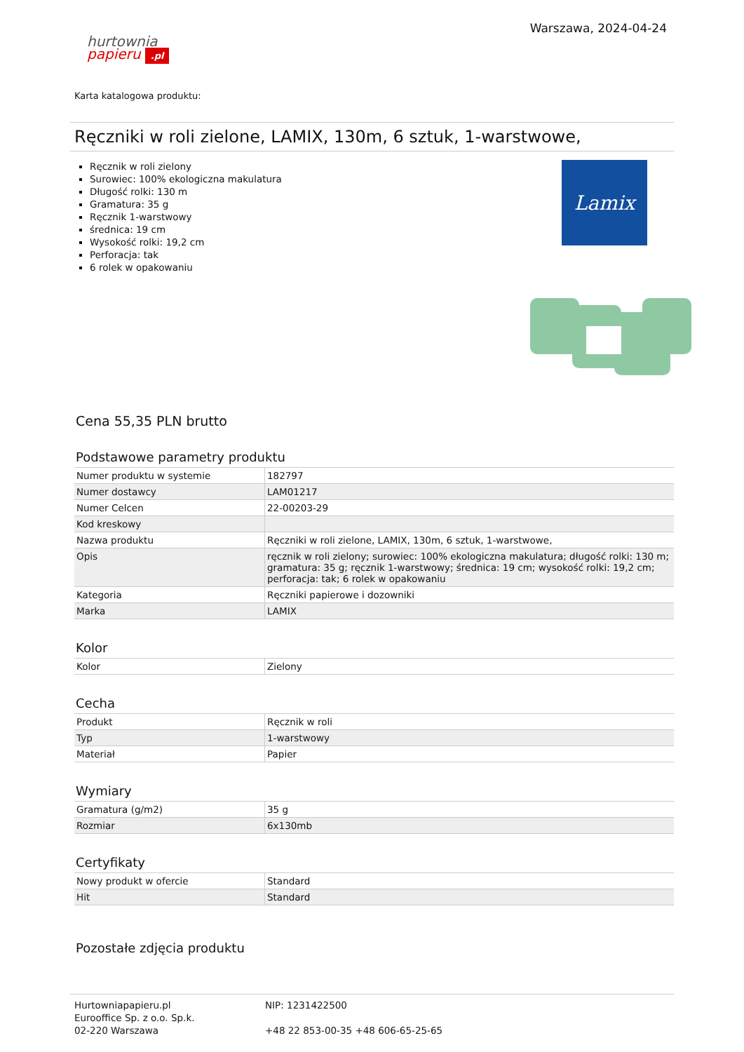hurtownia
papieru .pl
Warszawa, 2024-04-24
Karta katalogowa produktu:
Ręczniki w roli zielone, LAMIX, 130m, 6 sztuk, 1-warstwowe,
Ręcznik w roli zielony
Surowiec: 100% ekologiczna makulatura
Długość rolki: 130 m
Gramatura: 35 g
Ręcznik 1-warstwowy
średnica: 19 cm
Wysokość rolki: 19,2 cm
Perforacja: tak
6 rolek w opakowaniu
Lamix
Cena 55,35 PLN brutto
Podstawowe parametry produktu
| Numer produktu w systemie | 182797 |
| Numer dostawcy | LAM01217 |
| Numer Celcen | 22-00203-29 |
| Kod kreskowy | |
| Nazwa produktu | Ręczniki w roli zielone, LAMIX, 130m, 6 sztuk, 1-warstwowe, |
| Opis | ręcznik w roli zielony; surowiec: 100% ekologiczna makulatura; długość rolki: 130 m; gramatura: 35 g; ręcznik 1-warstwowy; średnica: 19 cm; wysokość rolki: 19,2 cm; perforacja: tak; 6 rolek w opakowaniu |
| Kategoria | Ręczniki papierowe i dozowniki |
| Marka | LAMIX |
Kolor
| Kolor | Zielony |
Cecha
| Produkt | Ręcznik w roli |
| Typ | 1-warstwowy |
| Materiał | Papier |
Wymiary
| Gramatura (g/m2) | 35 g |
| Rozmiar | 6x130mb |
Certyfikaty
| Nowy produkt w ofercie | Standard |
| Hit | Standard |
Pozostałe zdjęcia produktu
Hurtowniapapieru.pl
Eurooffice Sp. z o.o. Sp.k.
02-220 Warszawa
NIP: 1231422500
+48 22 853-00-35 +48 606-65-25-65